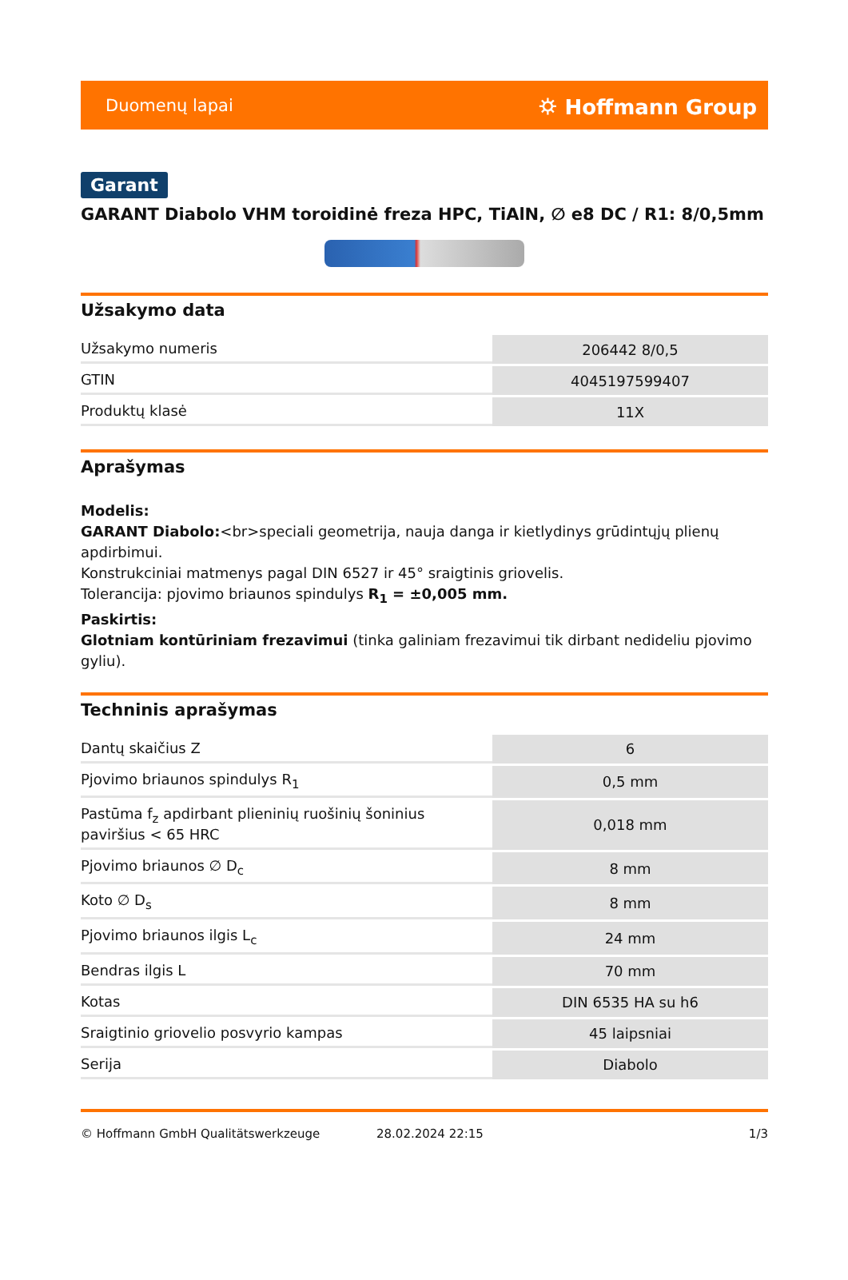Duomenų lapai ⛭ Hoffmann Group
Garant
GARANT Diabolo VHM toroidinė freza HPC, TiAlN, ∅ e8 DC / R1: 8/0,5mm
Užsakymo data
| Užsakymo numeris | 206442 8/0,5 |
| GTIN | 4045197599407 |
| Produktų klasė | 11X |
Aprašymas
Modelis:
GARANT Diabolo:<br>speciali geometrija, nauja danga ir kietlydinys grūdintųjų plienų apdirbimui.
Konstrukciniai matmenys pagal DIN 6527 ir 45° sraigtinis griovelis.
Tolerancija: pjovimo briaunos spindulys R<sub>1</sub> = ±0,005 mm.
Paskirtis:
Glotniam kontūriniam frezavimui (tinka galiniam frezavimui tik dirbant nedideliu pjovimo gyliu).
Techninis aprašymas
| Dantų skaičius Z | 6 |
| Pjovimo briaunos spindulys R<sub>1</sub> | 0,5 mm |
| Pastūma f<sub>z</sub> apdirbant plieninių ruošinių šoninius paviršius < 65 HRC | 0,018 mm |
| Pjovimo briaunos ∅ D<sub>c</sub> | 8 mm |
| Koto ∅ D<sub>s</sub> | 8 mm |
| Pjovimo briaunos ilgis L<sub>c</sub> | 24 mm |
| Bendras ilgis L | 70 mm |
| Kotas | DIN 6535 HA su h6 |
| Sraigtinio griovelio posvyrio kampas | 45 laipsniai |
| Serija | Diabolo |
© Hoffmann GmbH Qualitätswerkzeuge 28.02.2024 22:15 1/3